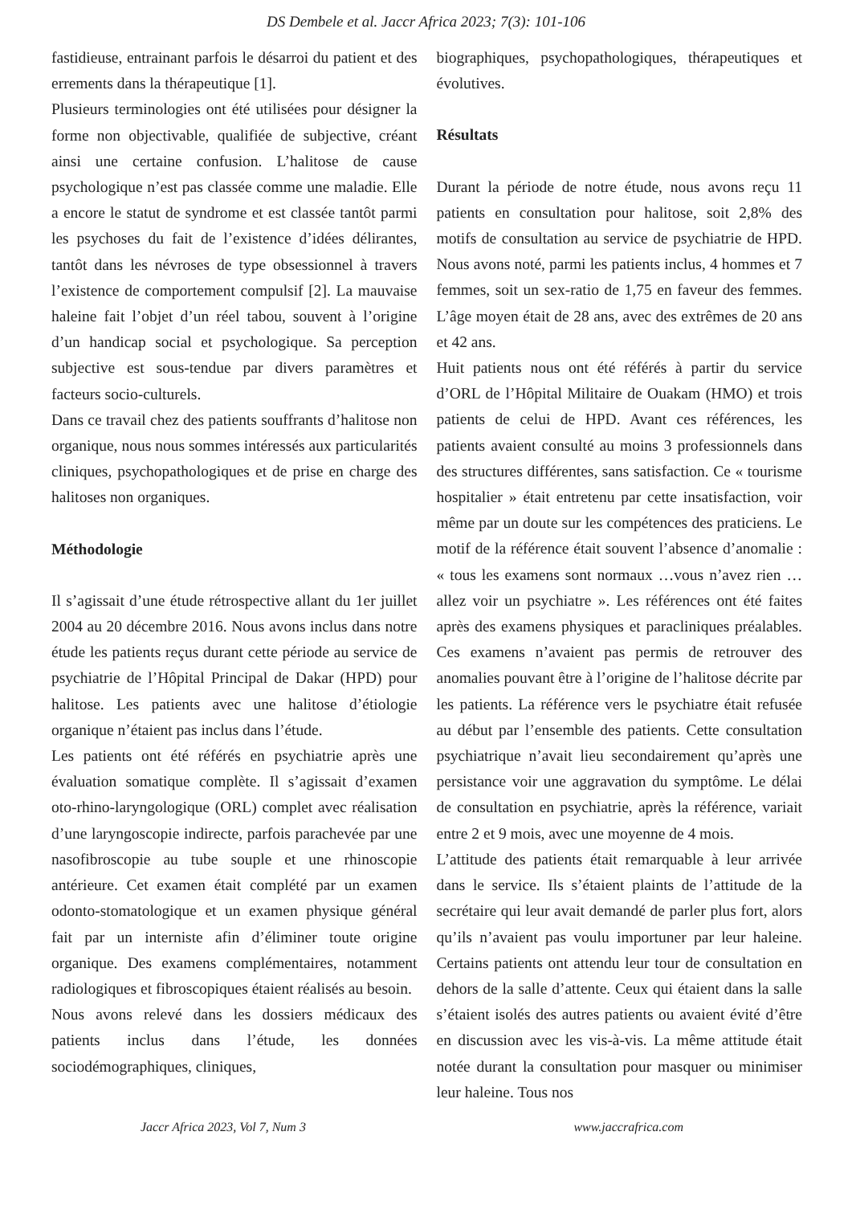DS Dembele et al. Jaccr Africa 2023; 7(3): 101-106
fastidieuse, entrainant parfois le désarroi du patient et des errements dans la thérapeutique [1].
Plusieurs terminologies ont été utilisées pour désigner la forme non objectivable, qualifiée de subjective, créant ainsi une certaine confusion. L’halitose de cause psychologique n’est pas classée comme une maladie. Elle a encore le statut de syndrome et est classée tantôt parmi les psychoses du fait de l’existence d’idées délirantes, tantôt dans les névroses de type obsessionnel à travers l’existence de comportement compulsif [2]. La mauvaise haleine fait l’objet d’un réel tabou, souvent à l’origine d’un handicap social et psychologique. Sa perception subjective est sous-tendue par divers paramètres et facteurs socio-culturels.
Dans ce travail chez des patients souffrants d’halitose non organique, nous nous sommes intéressés aux particularités cliniques, psychopathologiques et de prise en charge des halitoses non organiques.
Méthodologie
Il s’agissait d’une étude rétrospective allant du 1er juillet 2004 au 20 décembre 2016. Nous avons inclus dans notre étude les patients reçus durant cette période au service de psychiatrie de l’Hôpital Principal de Dakar (HPD) pour halitose. Les patients avec une halitose d’étiologie organique n’étaient pas inclus dans l’étude.
Les patients ont été référés en psychiatrie après une évaluation somatique complète. Il s’agissait d’examen oto-rhino-laryngologique (ORL) complet avec réalisation d’une laryngoscopie indirecte, parfois parachevée par une nasofibroscopie au tube souple et une rhinoscopie antérieure. Cet examen était complété par un examen odonto-stomatologique et un examen physique général fait par un interniste afin d’éliminer toute origine organique. Des examens complémentaires, notamment radiologiques et fibroscopiques étaient réalisés au besoin.
Nous avons relevé dans les dossiers médicaux des patients inclus dans l’étude, les données sociodémographiques, cliniques,
biographiques, psychopathologiques, thérapeutiques et évolutives.
Résultats
Durant la période de notre étude, nous avons reçu 11 patients en consultation pour halitose, soit 2,8% des motifs de consultation au service de psychiatrie de HPD. Nous avons noté, parmi les patients inclus, 4 hommes et 7 femmes, soit un sex-ratio de 1,75 en faveur des femmes. L’âge moyen était de 28 ans, avec des extrêmes de 20 ans et 42 ans.
Huit patients nous ont été référés à partir du service d’ORL de l’Hôpital Militaire de Ouakam (HMO) et trois patients de celui de HPD. Avant ces références, les patients avaient consulté au moins 3 professionnels dans des structures différentes, sans satisfaction. Ce « tourisme hospitalier » était entretenu par cette insatisfaction, voir même par un doute sur les compétences des praticiens. Le motif de la référence était souvent l’absence d’anomalie : « tous les examens sont normaux …vous n’avez rien … allez voir un psychiatre ». Les références ont été faites après des examens physiques et paracliniques préalables. Ces examens n’avaient pas permis de retrouver des anomalies pouvant être à l’origine de l’halitose décrite par les patients. La référence vers le psychiatre était refusée au début par l’ensemble des patients. Cette consultation psychiatrique n’avait lieu secondairement qu’après une persistance voir une aggravation du symptôme. Le délai de consultation en psychiatrie, après la référence, variait entre 2 et 9 mois, avec une moyenne de 4 mois.
L’attitude des patients était remarquable à leur arrivée dans le service. Ils s’étaient plaints de l’attitude de la secrétaire qui leur avait demandé de parler plus fort, alors qu’ils n’avaient pas voulu importuner par leur haleine. Certains patients ont attendu leur tour de consultation en dehors de la salle d’attente. Ceux qui étaient dans la salle s’étaient isolés des autres patients ou avaient évité d’être en discussion avec les vis-à-vis. La même attitude était notée durant la consultation pour masquer ou minimiser leur haleine. Tous nos
Jaccr Africa 2023, Vol 7, Num 3 www.jaccrafrica.com